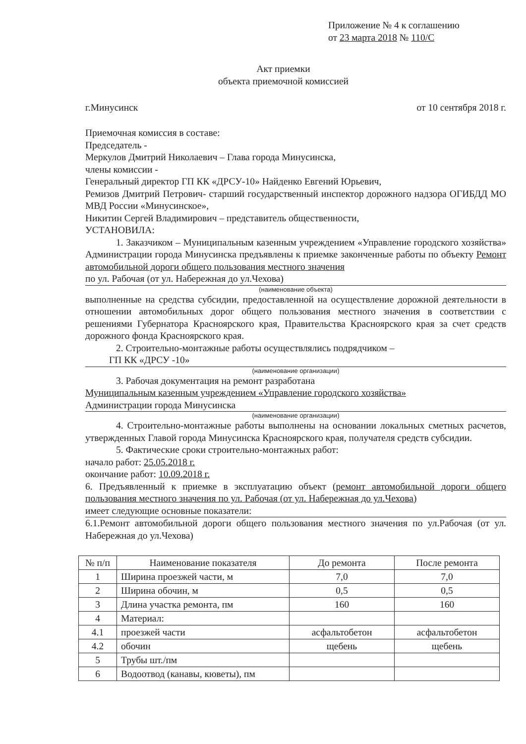Приложение № 4 к соглашению
от 23 марта 2018 № 110/С
Акт приемки
объекта приемочной комиссией
г.Минусинск от 10 сентября 2018 г.
Приемочная комиссия в составе:
Председатель -
Меркулов Дмитрий Николаевич – Глава города Минусинска,
члены комиссии -
Генеральный директор ГП КК «ДРСУ-10» Найденко Евгений Юрьевич,
Ремизов Дмитрий Петрович- старший государственный инспектор дорожного надзора ОГИБДД МО МВД России «Минусинское»,
Никитин Сергей Владимирович – представитель общественности,
УСТАНОВИЛА:
1. Заказчиком – Муниципальным казенным учреждением «Управление городского хозяйства» Администрации города Минусинска предъявлены к приемке законченные работы по объекту Ремонт автомобильной дороги общего пользования местного значения
по ул. Рабочая (от ул. Набережная до ул.Чехова)
(наименование объекта)
выполненные на средства субсидии, предоставленной на осуществление дорожной деятельности в отношении автомобильных дорог общего пользования местного значения в соответствии с решениями Губернатора Красноярского края, Правительства Красноярского края за счет средств дорожного фонда Красноярского края.
2. Строительно-монтажные работы осуществлялись подрядчиком –
ГП КК «ДРСУ -10»
(наименование организации)
3. Рабочая документация на ремонт разработана
Муниципальным казенным учреждением «Управление городского хозяйства»
Администрации города Минусинска
(наименование организации)
4. Строительно-монтажные работы выполнены на основании локальных сметных расчетов, утвержденных Главой города Минусинска Красноярского края, получателя средств субсидии.
5. Фактические сроки строительно-монтажных работ:
начало работ: 25.05.2018 г.
окончание работ: 10.09.2018 г.
6. Предъявленный к приемке в эксплуатацию объект (ремонт автомобильной дороги общего пользования местного значения по ул. Рабочая (от ул. Набережная до ул.Чехова)
имеет следующие основные показатели:
6.1.Ремонт автомобильной дороги общего пользования местного значения по ул.Рабочая (от ул. Набережная до ул.Чехова)
| № п/п | Наименование показателя | До ремонта | После ремонта |
| --- | --- | --- | --- |
| 1 | Ширина проезжей части, м | 7,0 | 7,0 |
| 2 | Ширина обочин, м | 0,5 | 0,5 |
| 3 | Длина участка ремонта, пм | 160 | 160 |
| 4 | Материал: | | |
| 4.1 | проезжей части | асфальтобетон | асфальтобетон |
| 4.2 | обочин | щебень | щебень |
| 5 | Трубы шт./пм | | |
| 6 | Водоотвод (канавы, кюветы), пм | | |